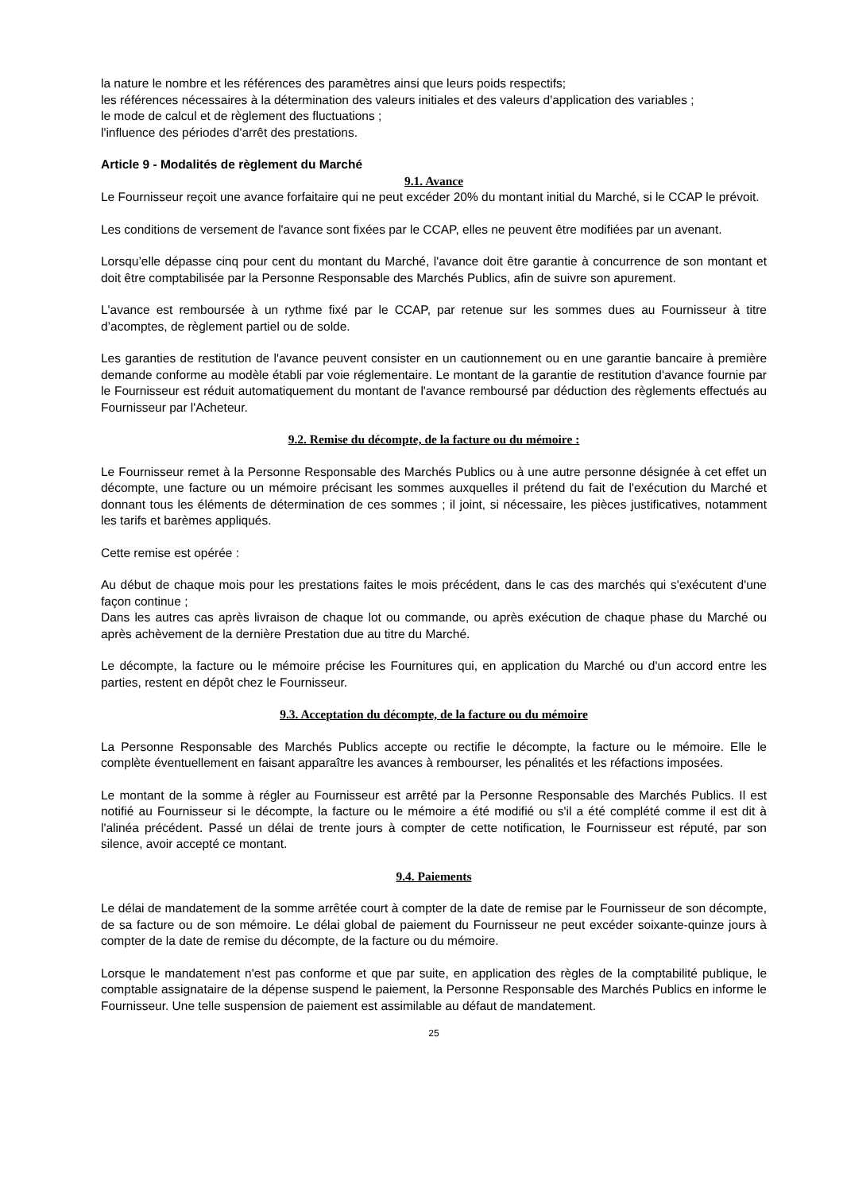la nature le nombre et les références des paramètres ainsi que leurs poids respectifs;
les références nécessaires à la détermination des valeurs initiales et des valeurs d'application des variables ;
le mode de calcul et de règlement des fluctuations ;
l'influence des périodes d'arrêt des prestations.
Article 9 - Modalités de règlement du Marché
9.1. Avance
Le Fournisseur reçoit une avance forfaitaire qui ne peut excéder 20% du montant initial du Marché, si le CCAP le prévoit.
Les conditions de versement de l'avance sont fixées par le CCAP, elles ne peuvent être modifiées par un avenant.
Lorsqu’elle dépasse cinq pour cent du montant du Marché, l'avance doit être garantie à concurrence de son montant et doit être comptabilisée par la Personne Responsable des Marchés Publics, afin de suivre son apurement.
L'avance est remboursée à un rythme fixé par le CCAP, par retenue sur les sommes dues au Fournisseur à titre d’acomptes, de règlement partiel ou de solde.
Les garanties de restitution de l'avance peuvent consister en un cautionnement ou en une garantie bancaire à première demande conforme au modèle établi par voie réglementaire. Le montant de la garantie de restitution d'avance fournie par le Fournisseur est réduit automatiquement du montant de l'avance remboursé par déduction des règlements effectués au Fournisseur par l'Acheteur.
9.2. Remise du décompte, de la facture ou du mémoire :
Le Fournisseur remet à la Personne Responsable des Marchés Publics ou à une autre personne désignée à cet effet un décompte, une facture ou un mémoire précisant les sommes auxquelles il prétend du fait de l'exécution du Marché et donnant tous les éléments de détermination de ces sommes ; il joint, si nécessaire, les pièces justificatives, notamment les tarifs et barèmes appliqués.
Cette remise est opérée :
Au début de chaque mois pour les prestations faites le mois précédent, dans le cas des marchés qui s'exécutent d'une façon continue ;
Dans les autres cas après livraison de chaque lot ou commande, ou après exécution de chaque phase du Marché ou après achèvement de la dernière Prestation due au titre du Marché.
Le décompte, la facture ou le mémoire précise les Fournitures qui, en application du Marché ou d'un accord entre les parties, restent en dépôt chez le Fournisseur.
9.3. Acceptation du décompte, de la facture ou du mémoire
La Personne Responsable des Marchés Publics accepte ou rectifie le décompte, la facture ou le mémoire. Elle le complète éventuellement en faisant apparaître les avances à rembourser, les pénalités et les réfactions imposées.
Le montant de la somme à régler au Fournisseur est arrêté par la Personne Responsable des Marchés Publics. Il est notifié au Fournisseur si le décompte, la facture ou le mémoire a été modifié ou s'il a été complété comme il est dit à l'alinéa précédent. Passé un délai de trente jours à compter de cette notification, le Fournisseur est réputé, par son silence, avoir accepté ce montant.
9.4. Paiements
Le délai de mandatement de la somme arrêtée court à compter de la date de remise par le Fournisseur de son décompte, de sa facture ou de son mémoire. Le délai global de paiement du Fournisseur ne peut excéder soixante-quinze jours à compter de la date de remise du décompte, de la facture ou du mémoire.
Lorsque le mandatement n'est pas conforme et que par suite, en application des règles de la comptabilité publique, le comptable assignataire de la dépense suspend le paiement, la Personne Responsable des Marchés Publics en informe le Fournisseur. Une telle suspension de paiement est assimilable au défaut de mandatement.
25